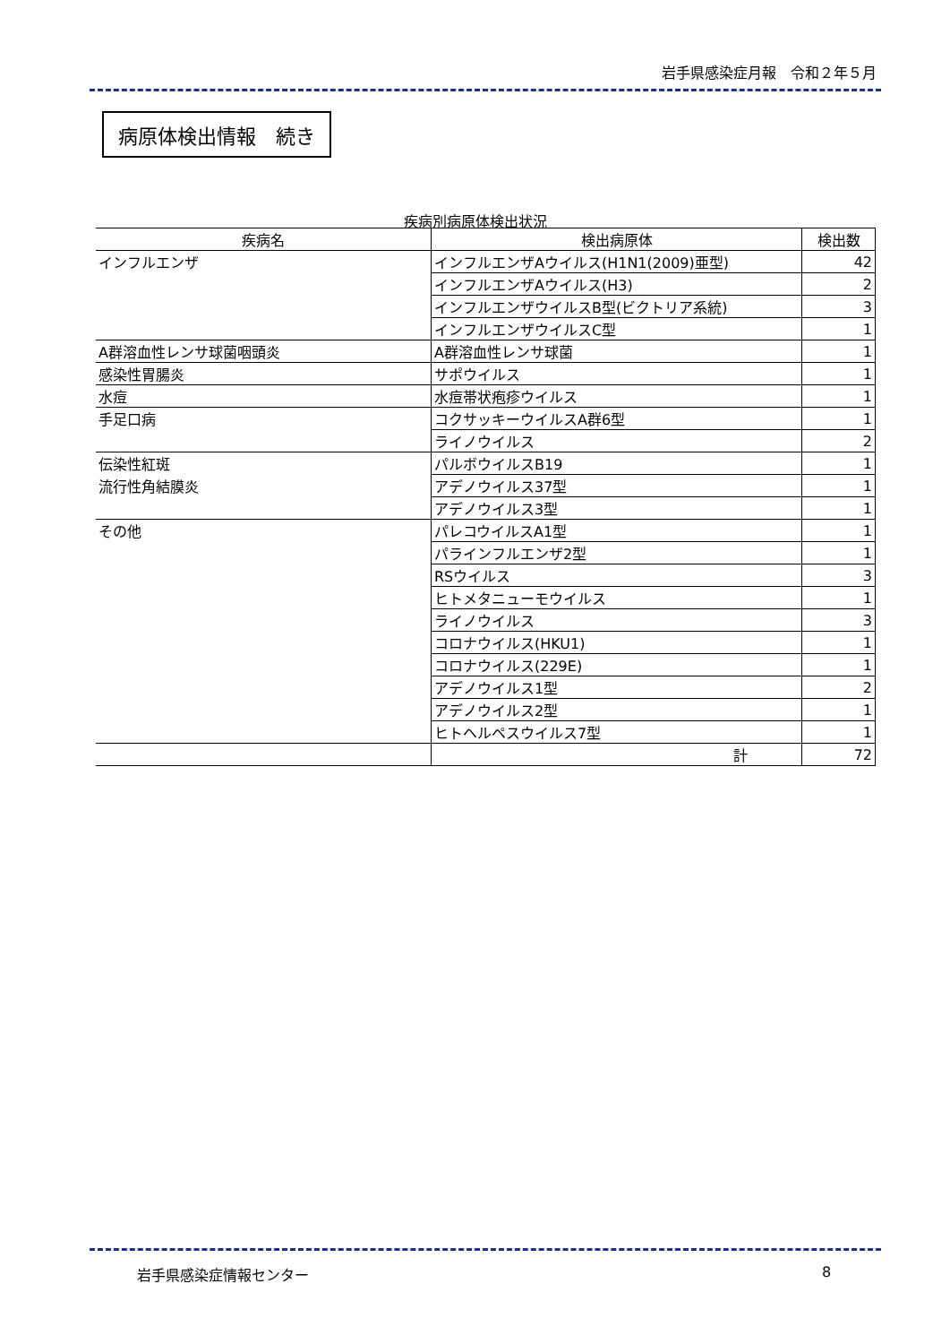岩手県感染症月報　令和２年５月
病原体検出情報　続き
疾病別病原体検出状況
| 疾病名 | 検出病原体 | 検出数 |
| --- | --- | --- |
| インフルエンザ | インフルエンザAウイルス(H1N1(2009)亜型) | 42 |
| | インフルエンザAウイルス(H3) | 2 |
| | インフルエンザウイルスB型(ビクトリア系統) | 3 |
| | インフルエンザウイルスC型 | 1 |
| A群溶血性レンサ球菌咽頭炎 | A群溶血性レンサ球菌 | 1 |
| 感染性胃腸炎 | サポウイルス | 1 |
| 水痘 | 水痘帯状疱疹ウイルス | 1 |
| 手足口病 | コクサッキーウイルスA群6型 | 1 |
| | ライノウイルス | 2 |
| 伝染性紅斑 | パルボウイルスB19 | 1 |
| 流行性角結膜炎 | アデノウイルス37型 | 1 |
| | アデノウイルス3型 | 1 |
| その他 | パレコウイルスA1型 | 1 |
| | パラインフルエンザ2型 | 1 |
| | RSウイルス | 3 |
| | ヒトメタニューモウイルス | 1 |
| | ライノウイルス | 3 |
| | コロナウイルス(HKU1) | 1 |
| | コロナウイルス(229E) | 1 |
| | アデノウイルス1型 | 2 |
| | アデノウイルス2型 | 1 |
| | ヒトヘルペスウイルス7型 | 1 |
| | 計 | 72 |
岩手県感染症情報センター 8